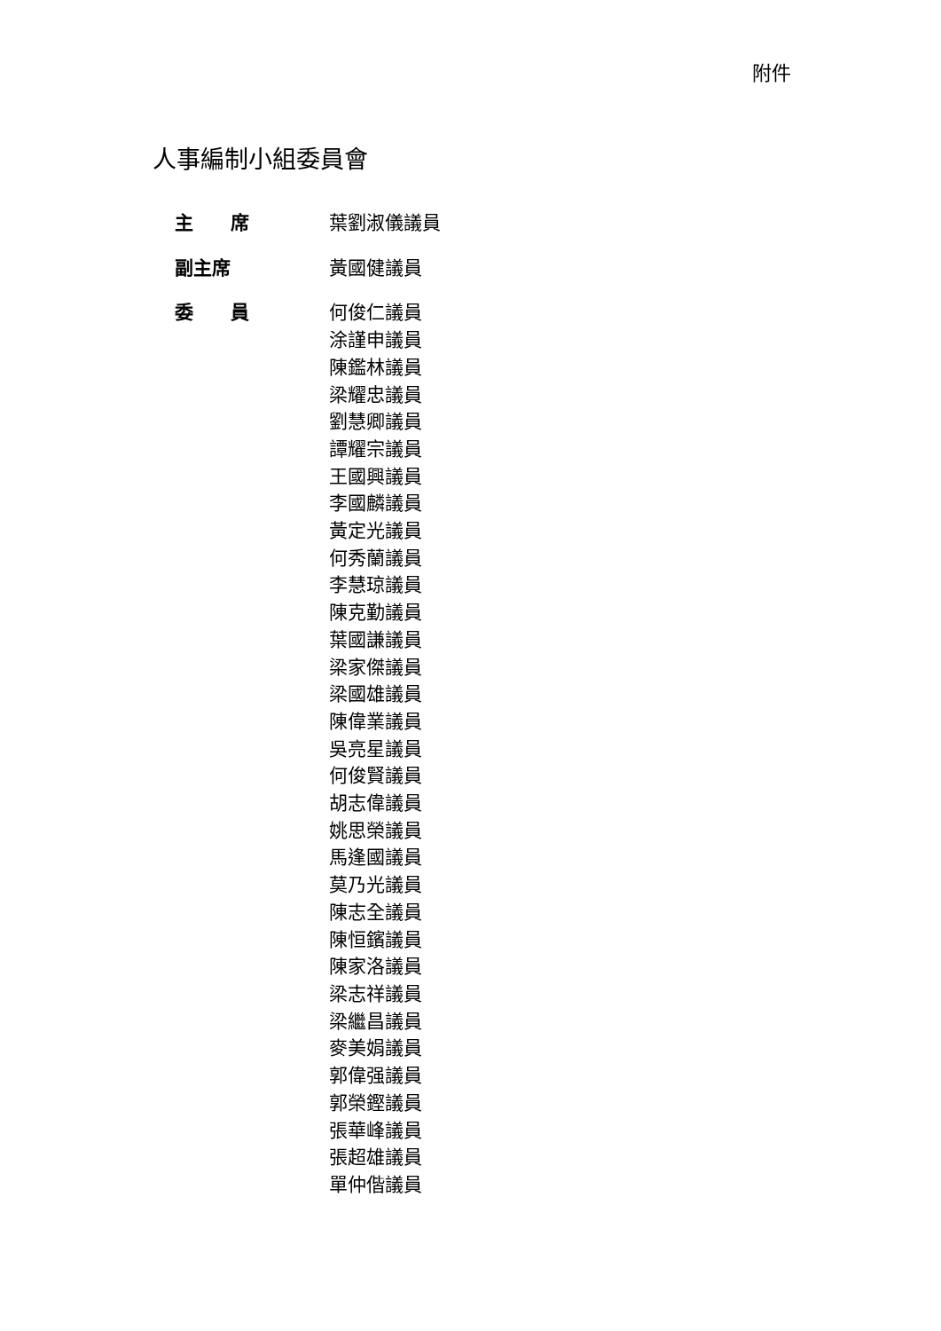附件
人事編制小組委員會
| 主 席 | 葉劉淑儀議員 |
| 副主席 | 黃國健議員 |
| 委 員 | 何俊仁議員 涂謹申議員 陳鑑林議員 梁耀忠議員 劉慧卿議員 譚耀宗議員 王國興議員 李國麟議員 黃定光議員 何秀蘭議員 李慧琼議員 陳克勤議員 葉國謙議員 梁家傑議員 梁國雄議員 陳偉業議員 吳亮星議員 何俊賢議員 胡志偉議員 姚思榮議員 馬逢國議員 莫乃光議員 陳志全議員 陳恒鑌議員 陳家洛議員 梁志祥議員 梁繼昌議員 麥美娟議員 郭偉强議員 郭榮鏗議員 張華峰議員 張超雄議員 單仲偕議員 |